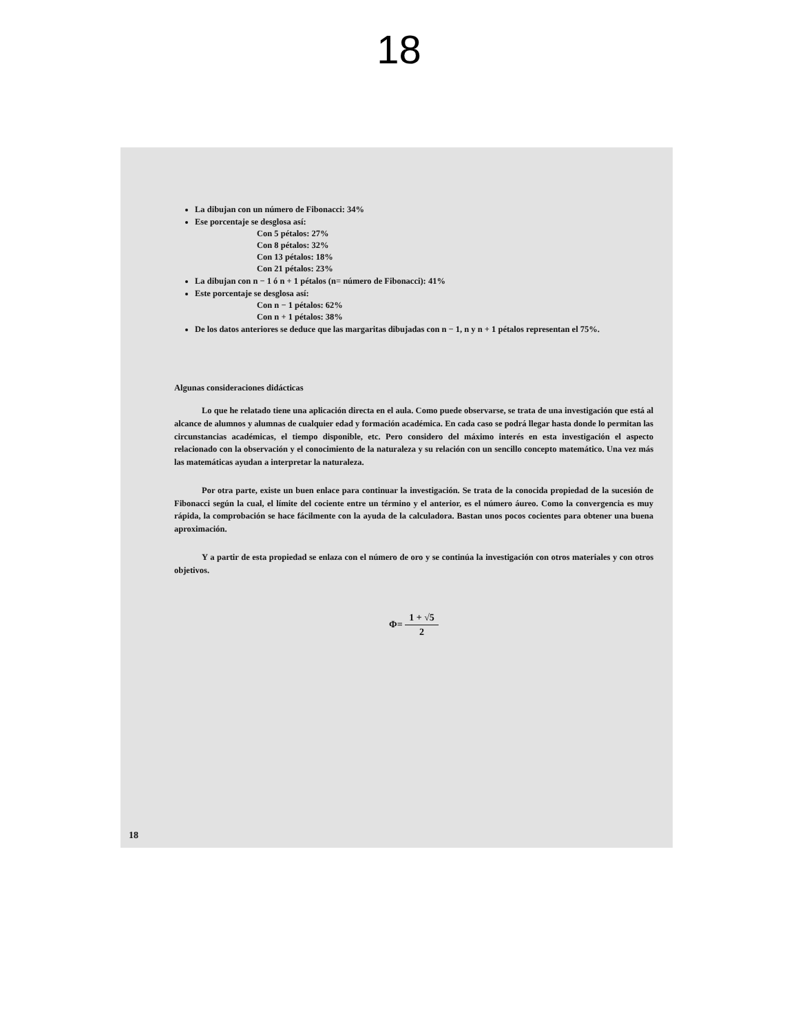18
La dibujan con un número de Fibonacci: 34%
Ese porcentaje se desglosa así:
Con 5 pétalos: 27%
Con 8 pétalos: 32%
Con 13 pétalos: 18%
Con 21 pétalos: 23%
La dibujan con n − 1 ó n + 1 pétalos (n= número de Fibonacci): 41%
Este porcentaje se desglosa así:
Con n − 1 pétalos: 62%
Con n + 1 pétalos: 38%
De los datos anteriores se deduce que las margaritas dibujadas con n − 1, n y n + 1 pétalos representan el 75%.
Algunas consideraciones didácticas
Lo que he relatado tiene una aplicación directa en el aula. Como puede observarse, se trata de una investigación que está al alcance de alumnos y alumnas de cualquier edad y formación académica. En cada caso se podrá llegar hasta donde lo permitan las circunstancias académicas, el tiempo disponible, etc. Pero considero del máximo interés en esta investigación el aspecto relacionado con la observación y el conocimiento de la naturaleza y su relación con un sencillo concepto matemático. Una vez más las matemáticas ayudan a interpretar la naturaleza.
Por otra parte, existe un buen enlace para continuar la investigación. Se trata de la conocida propiedad de la sucesión de Fibonacci según la cual, el límite del cociente entre un término y el anterior, es el número áureo. Como la convergencia es muy rápida, la comprobación se hace fácilmente con la ayuda de la calculadora. Bastan unos pocos cocientes para obtener una buena aproximación.
Y a partir de esta propiedad se enlaza con el número de oro y se continúa la investigación con otros materiales y con otros objetivos.
Φ= 1 + √5 2
18